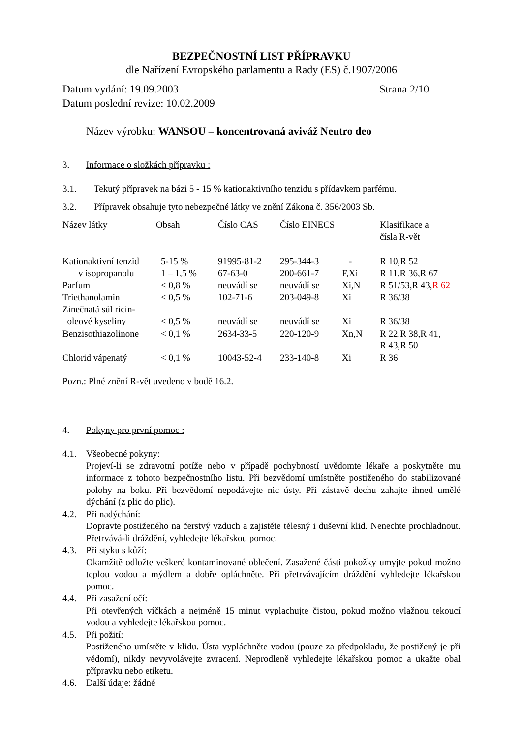BEZPEČNOSTNÍ LIST PŘÍPRAVKU
dle Nařízení Evropského parlamentu a Rady (ES) č.1907/2006
Datum vydání: 19.09.2003 Strana 2/10
Datum poslední revize: 10.02.2009
Název výrobku: WANSOU – koncentrovaná aviváž Neutro deo
3. Informace o složkách přípravku :
3.1. Tekutý přípravek na bázi 5 - 15 % kationaktivního tenzidu s přídavkem parfému.
3.2. Přípravek obsahuje tyto nebezpečné látky ve znění Zákona č. 356/2003 Sb.
| Název látky | Obsah | Číslo CAS | Číslo EINECS | | Klasifikace a čísla R-vět |
| --- | --- | --- | --- | --- | --- |
| Kationaktivní tenzid | 5-15 % | 91995-81-2 | 295-344-3 | - | R 10,R 52 |
| v isopropanolu | 1 – 1,5 % | 67-63-0 | 200-661-7 | F,Xi | R 11,R 36,R 67 |
| Parfum | < 0,8 % | neuvádí se | neuvádí se | Xi,N | R 51/53,R 43, R 62 |
| Triethanolamin | < 0,5 % | 102-71-6 | 203-049-8 | Xi | R 36/38 |
| Zinečnatá sůl ricin- oleové kyseliny | < 0,5 % | neuvádí se | neuvádí se | Xi | R 36/38 |
| Benzisothiazolinone | < 0,1 % | 2634-33-5 | 220-120-9 | Xn,N | R 22,R 38,R 41, R 43,R 50 |
| Chlorid vápenatý | < 0,1 % | 10043-52-4 | 233-140-8 | Xi | R 36 |
Pozn.: Plné znění R-vět uvedeno v bodě 16.2.
4. Pokyny pro první pomoc :
4.1. Všeobecné pokyny:
Projeví-li se zdravotní potíže nebo v případě pochybností uvědomte lékaře a poskytněte mu informace z tohoto bezpečnostního listu. Při bezvědomí umístněte postiženého do stabilizované polohy na boku. Při bezvědomí nepodávejte nic ústy. Při zástavě dechu zahajte ihned umělé dýchání (z plic do plic).
4.2. Při nadýchání:
Dopravte postiženého na čerstvý vzduch a zajistěte tělesný i duševní klid. Nenechte prochladnout. Přetrvává-li dráždění, vyhledejte lékařskou pomoc.
4.3. Při styku s kůží:
Okamžitě odložte veškeré kontaminované oblečení. Zasažené části pokožky umyjte pokud možno teplou vodou a mýdlem a dobře opláchněte. Při přetrvávajícím dráždění vyhledejte lékařskou pomoc.
4.4. Při zasažení očí:
Při otevřených víčkách a nejméně 15 minut vyplachujte čistou, pokud možno vlažnou tekoucí vodou a vyhledejte lékařskou pomoc.
4.5. Při požití:
Postiženého umístěte v klidu. Ústa vypláchněte vodou (pouze za předpokladu, že postižený je při vědomí), nikdy nevyvolávejte zvracení. Neprodleně vyhledejte lékařskou pomoc a ukažte obal přípravku nebo etiketu.
4.6. Další údaje: žádné